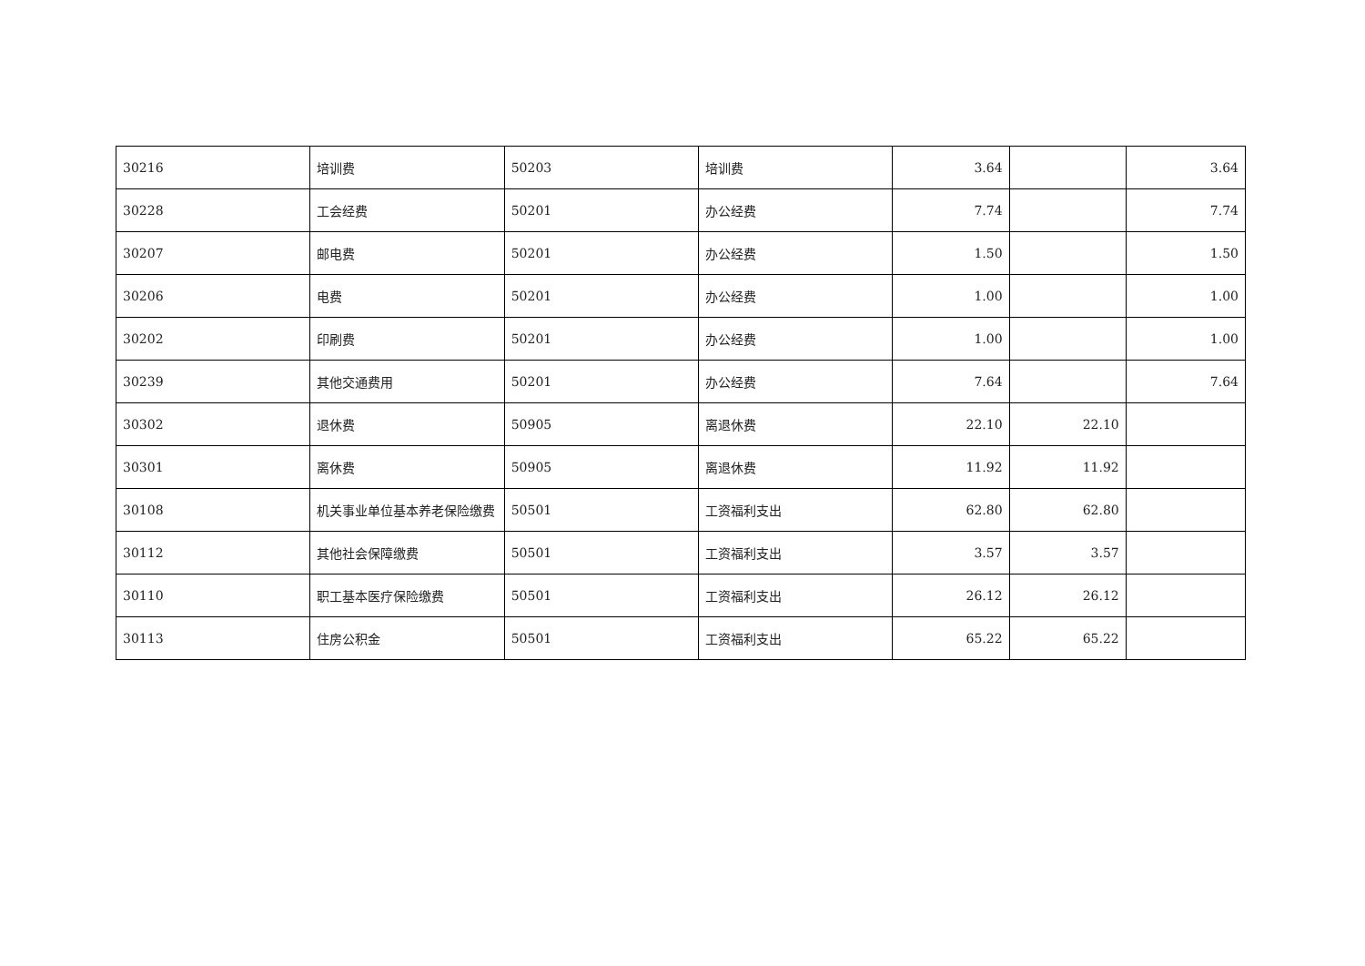| 30216 | 培训费 | 50203 | 培训费 | 3.64 | | 3.64 |
| 30228 | 工会经费 | 50201 | 办公经费 | 7.74 | | 7.74 |
| 30207 | 邮电费 | 50201 | 办公经费 | 1.50 | | 1.50 |
| 30206 | 电费 | 50201 | 办公经费 | 1.00 | | 1.00 |
| 30202 | 印刷费 | 50201 | 办公经费 | 1.00 | | 1.00 |
| 30239 | 其他交通费用 | 50201 | 办公经费 | 7.64 | | 7.64 |
| 30302 | 退休费 | 50905 | 离退休费 | 22.10 | 22.10 | |
| 30301 | 离休费 | 50905 | 离退休费 | 11.92 | 11.92 | |
| 30108 | 机关事业单位基本养老保险缴费 | 50501 | 工资福利支出 | 62.80 | 62.80 | |
| 30112 | 其他社会保障缴费 | 50501 | 工资福利支出 | 3.57 | 3.57 | |
| 30110 | 职工基本医疗保险缴费 | 50501 | 工资福利支出 | 26.12 | 26.12 | |
| 30113 | 住房公积金 | 50501 | 工资福利支出 | 65.22 | 65.22 | |